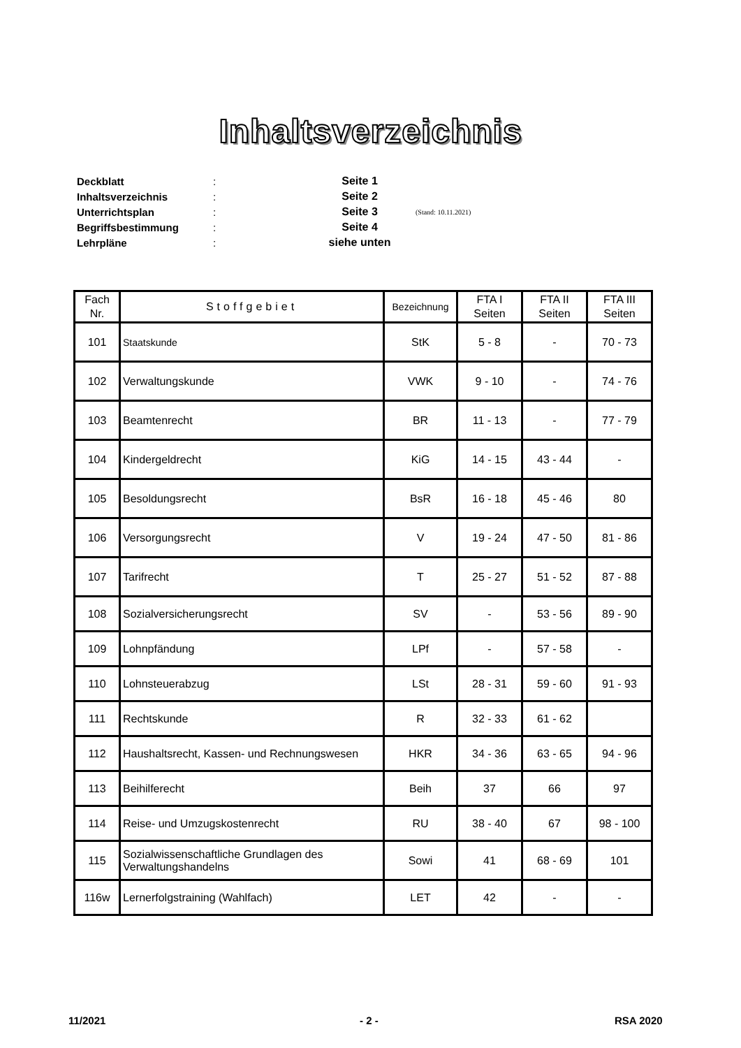Inhaltsverzeichnis
Deckblatt: Seite 1
Inhaltsverzeichnis: Seite 2
Unterrichtsplan: Seite 3 (Stand: 10.11.2021)
Begriffsbestimmung: Seite 4
Lehrpläne: siehe unten
| Fach Nr. | Stoffgebiet | Bezeichnung | FTA I Seiten | FTA II Seiten | FTA III Seiten |
| --- | --- | --- | --- | --- | --- |
| 101 | Staatskunde | StK | 5 - 8 | - | 70 - 73 |
| 102 | Verwaltungskunde | VWK | 9 - 10 | - | 74 - 76 |
| 103 | Beamtenrecht | BR | 11 - 13 | - | 77 - 79 |
| 104 | Kindergeldrecht | KiG | 14 - 15 | 43 - 44 | - |
| 105 | Besoldungsrecht | BsR | 16 - 18 | 45 - 46 | 80 |
| 106 | Versorgungsrecht | V | 19 - 24 | 47 - 50 | 81 - 86 |
| 107 | Tarifrecht | T | 25 - 27 | 51 - 52 | 87 - 88 |
| 108 | Sozialversicherungsrecht | SV | - | 53 - 56 | 89 - 90 |
| 109 | Lohnpfändung | LPf | - | 57 - 58 | - |
| 110 | Lohnsteuerabzug | LSt | 28 - 31 | 59 - 60 | 91 - 93 |
| 111 | Rechtskunde | R | 32 - 33 | 61 - 62 | |
| 112 | Haushaltsrecht, Kassen- und Rechnungswesen | HKR | 34 - 36 | 63 - 65 | 94 - 96 |
| 113 | Beihilferecht | Beih | 37 | 66 | 97 |
| 114 | Reise- und Umzugskostenrecht | RU | 38 - 40 | 67 | 98 - 100 |
| 115 | Sozialwissenschaftliche Grundlagen des Verwaltungshandelns | Sowi | 41 | 68 - 69 | 101 |
| 116w | Lernerfolgstraining (Wahlfach) | LET | 42 | - | - |
11/2021 - 2 - RSA 2020